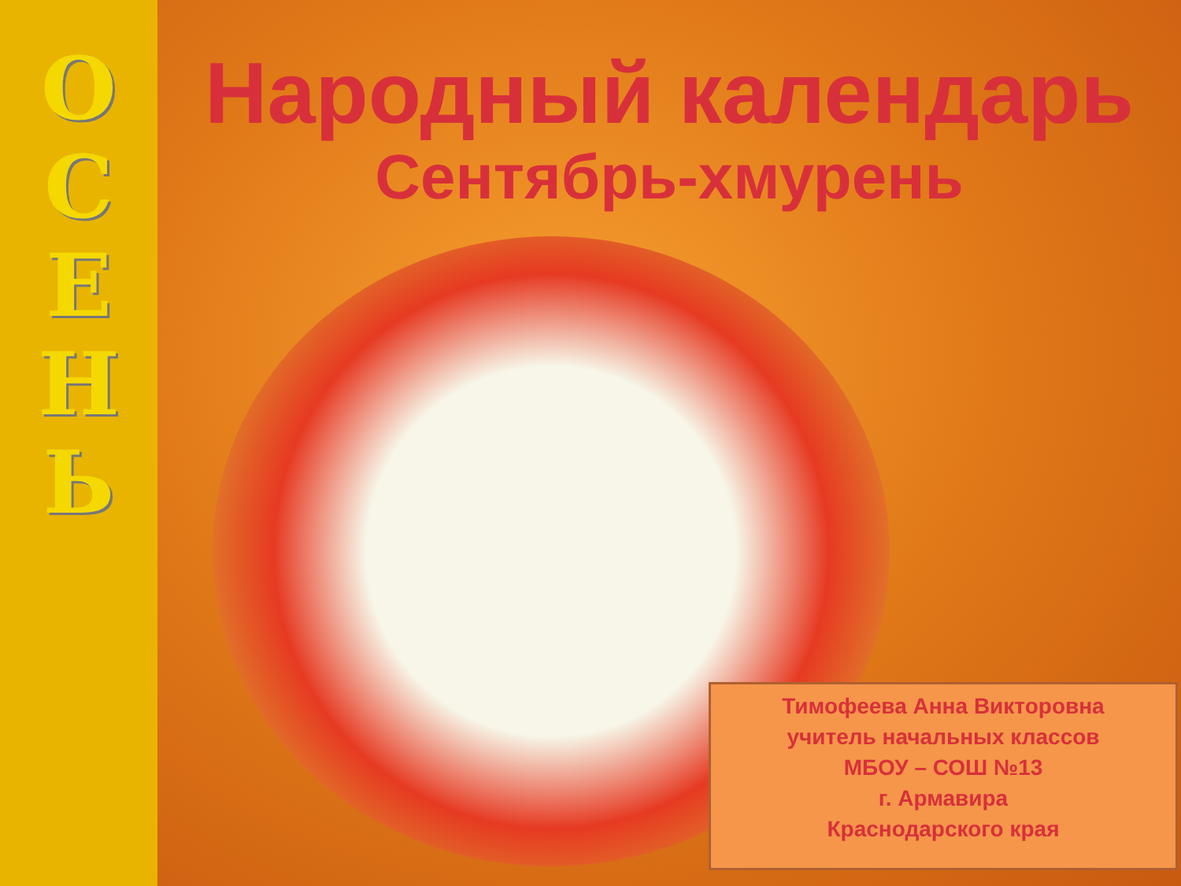О
С
Е
Н
Ь
Народный календарь
Сентябрь-хмурень
Тимофеева Анна Викторовна
учитель начальных классов
МБОУ – СОШ №13
г. Армавира
Краснодарского края